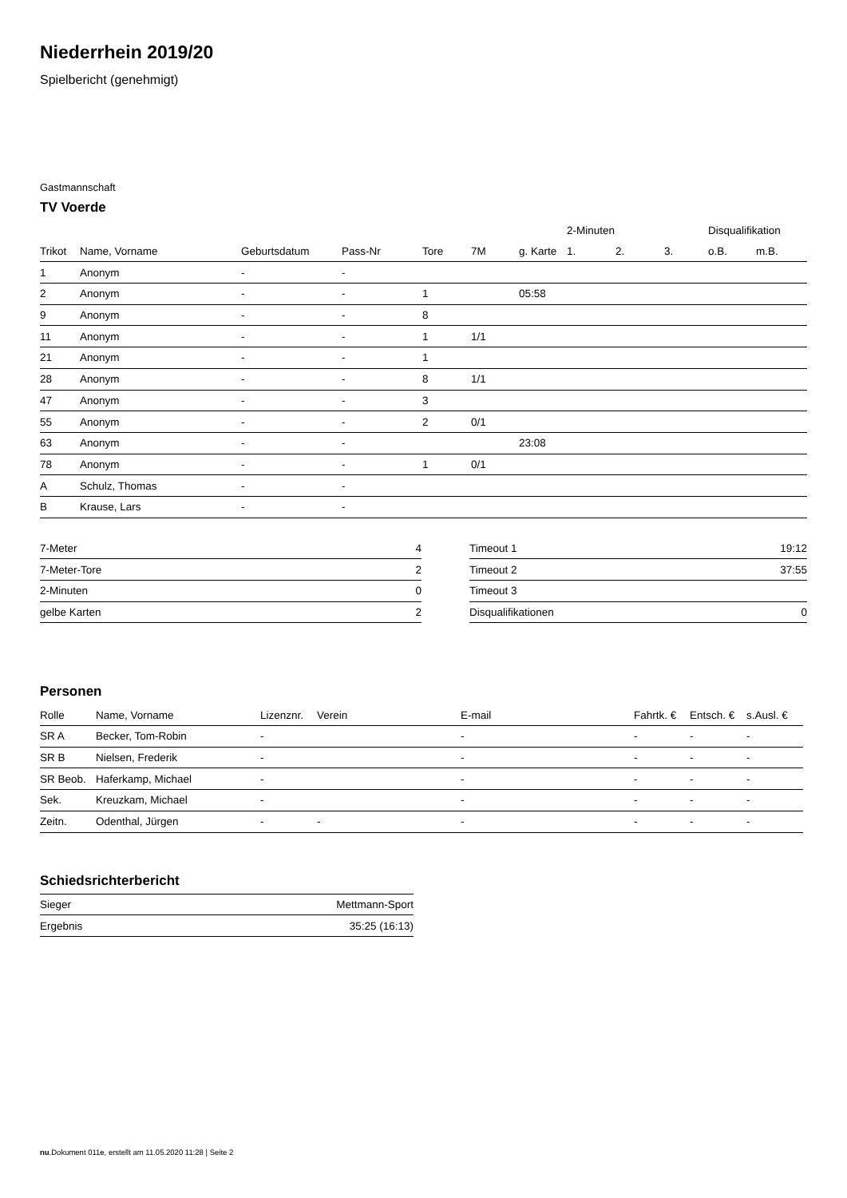Niederrhein 2019/20
Spielbericht (genehmigt)
Gastmannschaft
TV Voerde
| | | | | | | | 2-Minuten | | | Disqualifikation | |
| --- | --- | --- | --- | --- | --- | --- | --- | --- | --- | --- | --- |
| Trikot | Name, Vorname | Geburtsdatum | Pass-Nr | Tore | 7M | g. Karte | 1. | 2. | 3. | o.B. | m.B. |
| 1 | Anonym | - | - | | | | | | | | |
| 2 | Anonym | - | - | 1 | | 05:58 | | | | | |
| 9 | Anonym | - | - | 8 | | | | | | | |
| 11 | Anonym | - | - | 1 | 1/1 | | | | | | |
| 21 | Anonym | - | - | 1 | | | | | | | |
| 28 | Anonym | - | - | 8 | 1/1 | | | | | | |
| 47 | Anonym | - | - | 3 | | | | | | | |
| 55 | Anonym | - | - | 2 | 0/1 | | | | | | |
| 63 | Anonym | - | - | | | 23:08 | | | | | |
| 78 | Anonym | - | - | 1 | 0/1 | | | | | | |
| A | Schulz, Thomas | - | - | | | | | | | | |
| B | Krause, Lars | - | - | | | | | | | | |
| 7-Meter | 4 |
| 7-Meter-Tore | 2 |
| 2-Minuten | 0 |
| gelbe Karten | 2 |
| Timeout 1 | 19:12 |
| Timeout 2 | 37:55 |
| Timeout 3 | |
| Disqualifikationen | 0 |
Personen
| Rolle | Name, Vorname | Lizenznr. | Verein | E-mail | Fahrtk. € | Entsch. € | s.Ausl. € |
| --- | --- | --- | --- | --- | --- | --- | --- |
| SR A | Becker, Tom-Robin | - | | - | - | - | - |
| SR B | Nielsen, Frederik | - | | - | - | - | - |
| SR Beob. | Haferkamp, Michael | - | | - | - | - | - |
| Sek. | Kreuzkam, Michael | - | | - | - | - | - |
| Zeitn. | Odenthal, Jürgen | - | - | - | - | - | - |
Schiedsrichterbericht
| Sieger | Mettmann-Sport |
| Ergebnis | 35:25 (16:13) |
nu.Dokument 011e, erstellt am 11.05.2020 11:28 | Seite 2